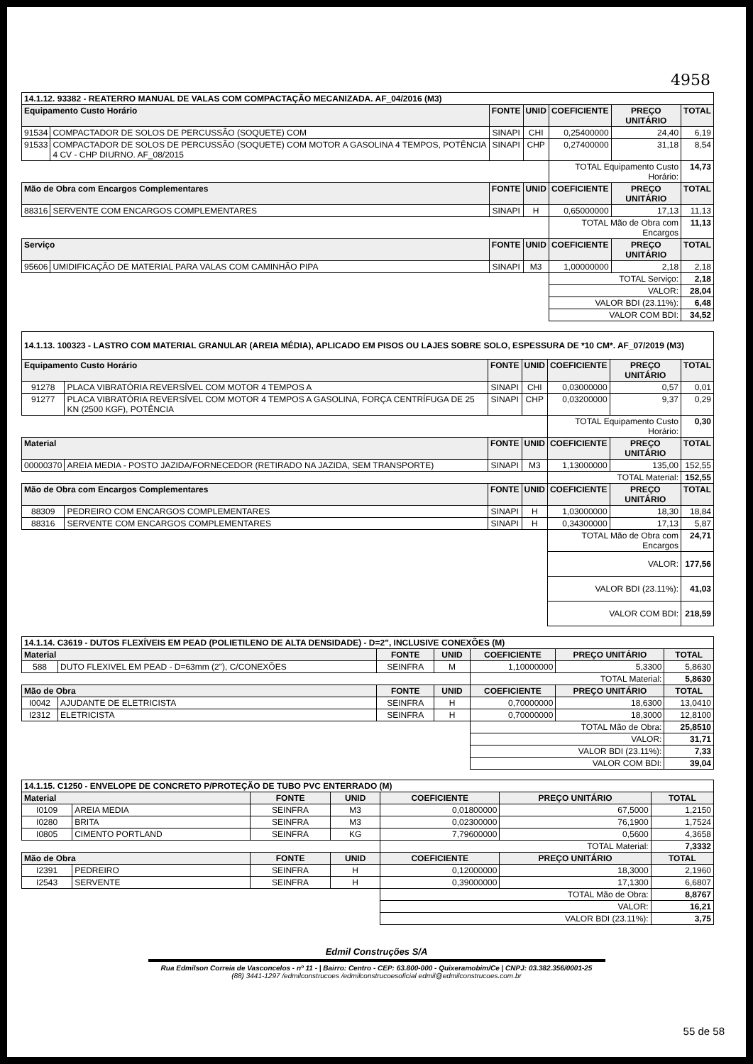4958
| 14.1.12. 93382 - REATERRO MANUAL DE VALAS COM COMPACTAÇÃO MECANIZADA. AF_04/2016 (M3) | | | | | | |
| Equipamento Custo Horário | | FONTE | UNID | COEFICIENTE | PREÇO UNITÁRIO | TOTAL |
| 91534 | COMPACTADOR DE SOLOS DE PERCUSSÃO (SOQUETE) COM | SINAPI | CHI | 0,25400000 | 24,40 | 6,19 |
| 91533 | COMPACTADOR DE SOLOS DE PERCUSSÃO (SOQUETE) COM MOTOR A GASOLINA 4 TEMPOS, POTÊNCIA 4 CV - CHP DIURNO. AF_08/2015 | SINAPI | CHP | 0,27400000 | 31,18 | 8,54 |
| | | | | TOTAL Equipamento Custo Horário: | | 14,73 |
| Mão de Obra com Encargos Complementares | | FONTE | UNID | COEFICIENTE | PREÇO UNITÁRIO | TOTAL |
| 88316 | SERVENTE COM ENCARGOS COMPLEMENTARES | SINAPI | H | 0,65000000 | 17,13 | 11,13 |
| | | | | TOTAL Mão de Obra com Encargos | | 11,13 |
| Serviço | | FONTE | UNID | COEFICIENTE | PREÇO UNITÁRIO | TOTAL |
| 95606 | UMIDIFICAÇÃO DE MATERIAL PARA VALAS COM CAMINHÃO PIPA | SINAPI | M3 | 1,00000000 | 2,18 | 2,18 |
| | | | | TOTAL Serviço: | | 2,18 |
| | | | | VALOR: | | 28,04 |
| | | | | VALOR BDI (23.11%): | | 6,48 |
| | | | | VALOR COM BDI: | | 34,52 |
| 14.1.13. 100323 - LASTRO COM MATERIAL GRANULAR (AREIA MÉDIA), APLICADO EM PISOS OU LAJES SOBRE SOLO, ESPESSURA DE *10 CM*. AF_07/2019 (M3) | | | | | | |
| Equipamento Custo Horário | | FONTE | UNID | COEFICIENTE | PREÇO UNITÁRIO | TOTAL |
| 91278 | PLACA VIBRATÓRIA REVERSÍVEL COM MOTOR 4 TEMPOS A | SINAPI | CHI | 0,03000000 | 0,57 | 0,01 |
| 91277 | PLACA VIBRATÓRIA REVERSÍVEL COM MOTOR 4 TEMPOS A GASOLINA, FORÇA CENTRÍFUGA DE 25 KN (2500 KGF), POTÊNCIA | SINAPI | CHP | 0,03200000 | 9,37 | 0,29 |
| | | | | TOTAL Equipamento Custo Horário: | | 0,30 |
| Material | | FONTE | UNID | COEFICIENTE | PREÇO UNITÁRIO | TOTAL |
| 00000370 | AREIA MEDIA - POSTO JAZIDA/FORNECEDOR (RETIRADO NA JAZIDA, SEM TRANSPORTE) | SINAPI | M3 | 1,13000000 | 135,00 | 152,55 |
| | | | | TOTAL Material: | | 152,55 |
| Mão de Obra com Encargos Complementares | | FONTE | UNID | COEFICIENTE | PREÇO UNITÁRIO | TOTAL |
| 88309 | PEDREIRO COM ENCARGOS COMPLEMENTARES | SINAPI | H | 1,03000000 | 18,30 | 18,84 |
| 88316 | SERVENTE COM ENCARGOS COMPLEMENTARES | SINAPI | H | 0,34300000 | 17,13 | 5,87 |
| | | | | TOTAL Mão de Obra com Encargos | | 24,71 |
| | | | | VALOR: | | 177,56 |
| | | | | VALOR BDI (23.11%): | | 41,03 |
| | | | | VALOR COM BDI: | | 218,59 |
| 14.1.14. C3619 - DUTOS FLEXÍVEIS EM PEAD (POLIETILENO DE ALTA DENSIDADE) - D=2", INCLUSIVE CONEXÕES (M) | | | | | | |
| Material | | FONTE | UNID | COEFICIENTE | PREÇO UNITÁRIO | TOTAL |
| 588 | DUTO FLEXIVEL EM PEAD - D=63mm (2"), C/CONEXÕES | SEINFRA | M | 1,10000000 | 5,3300 | 5,8630 |
| | | | | TOTAL Material: | | 5,8630 |
| Mão de Obra | | FONTE | UNID | COEFICIENTE | PREÇO UNITÁRIO | TOTAL |
| I0042 | AJUDANTE DE ELETRICISTA | SEINFRA | H | 0,70000000 | 18,6300 | 13,0410 |
| I2312 | ELETRICISTA | SEINFRA | H | 0,70000000 | 18,3000 | 12,8100 |
| | | | | TOTAL Mão de Obra: | | 25,8510 |
| | | | | VALOR: | | 31,71 |
| | | | | VALOR BDI (23.11%): | | 7,33 |
| | | | | VALOR COM BDI: | | 39,04 |
| 14.1.15. C1250 - ENVELOPE DE CONCRETO P/PROTEÇÃO DE TUBO PVC ENTERRADO (M) | | | | | | |
| Material | | FONTE | UNID | COEFICIENTE | PREÇO UNITÁRIO | TOTAL |
| I0109 | AREIA MEDIA | SEINFRA | M3 | 0,01800000 | 67,5000 | 1,2150 |
| I0280 | BRITA | SEINFRA | M3 | 0,02300000 | 76,1900 | 1,7524 |
| I0805 | CIMENTO PORTLAND | SEINFRA | KG | 7,79600000 | 0,5600 | 4,3658 |
| | | | | TOTAL Material: | | 7,3332 |
| Mão de Obra | | FONTE | UNID | COEFICIENTE | PREÇO UNITÁRIO | TOTAL |
| I2391 | PEDREIRO | SEINFRA | H | 0,12000000 | 18,3000 | 2,1960 |
| I2543 | SERVENTE | SEINFRA | H | 0,39000000 | 17,1300 | 6,6807 |
| | | | | TOTAL Mão de Obra: | | 8,8767 |
| | | | | VALOR: | | 16,21 |
| | | | | VALOR BDI (23.11%): | | 3,75 |
Edmil Construções S/A
Rua Edmilson Correia de Vasconcelos - nº 11 - | Bairro: Centro - CEP: 63.800-000 - Quixeramobim/Ce | CNPJ: 03.382.356/0001-25
(88) 3441-1297 /edmilconstrucoes /edmilconstrucoesoficial edmil@edmilconstrucoes.com.br
55 de 58